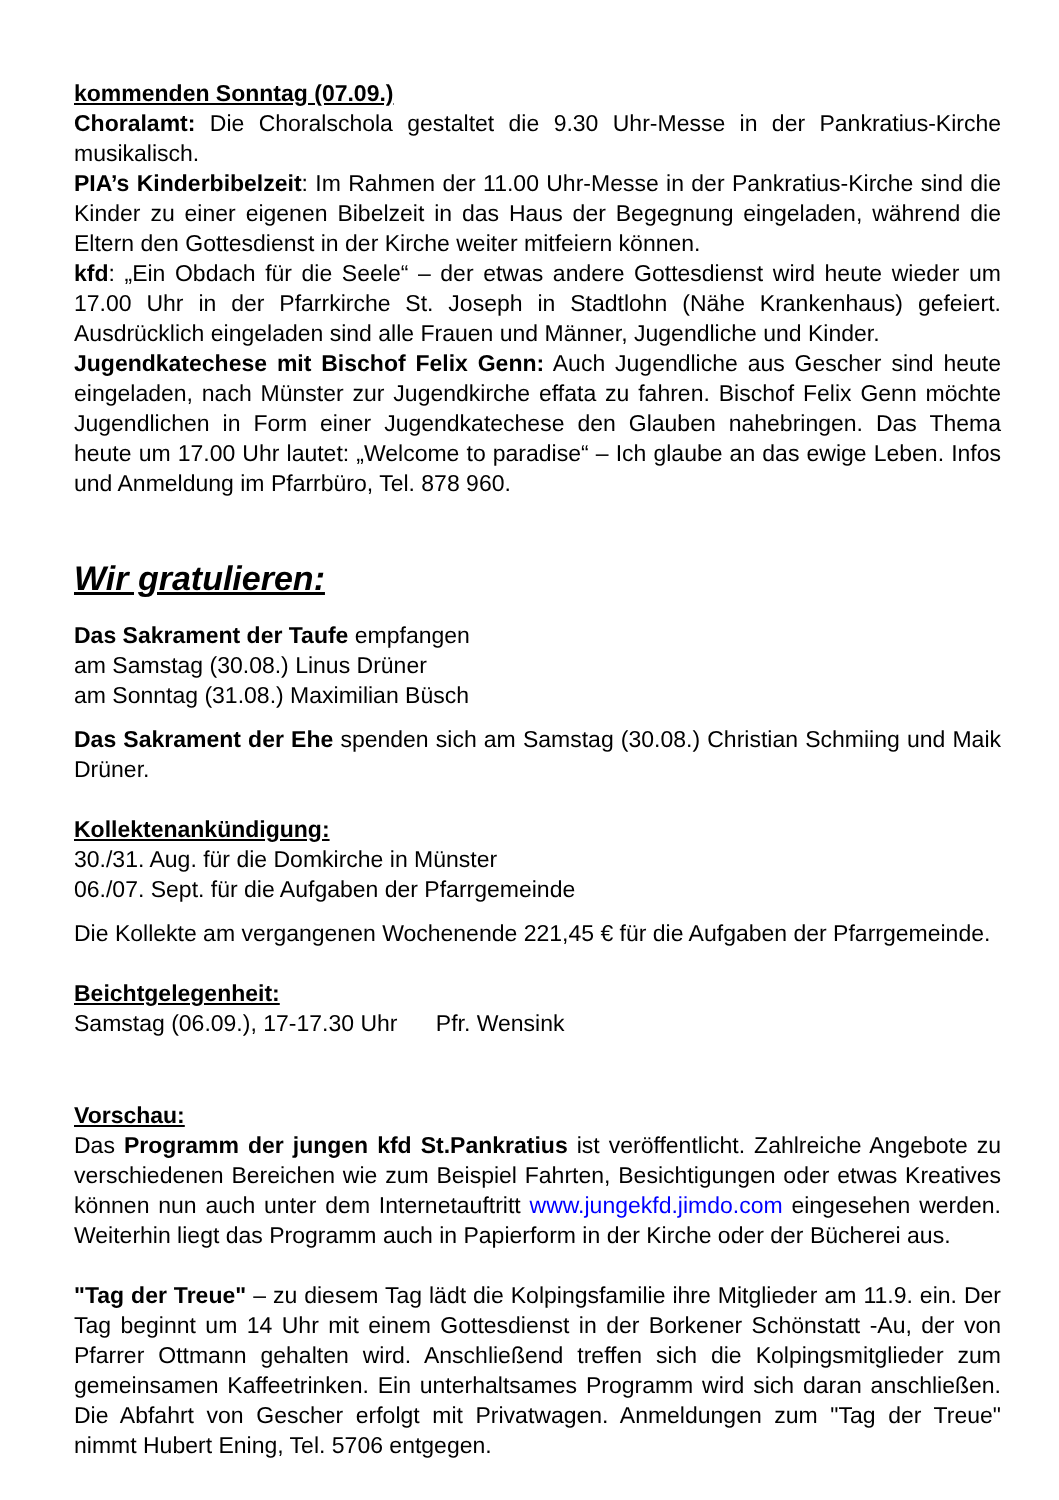kommenden Sonntag (07.09.)
Choralamt: Die Choralschola gestaltet die 9.30 Uhr-Messe in der Pankratius-Kirche musikalisch.
PIA’s Kinderbibelzeit: Im Rahmen der 11.00 Uhr-Messe in der Pankratius-Kirche sind die Kinder zu einer eigenen Bibelzeit in das Haus der Begegnung eingeladen, während die Eltern den Gottesdienst in der Kirche weiter mitfeiern können.
kfd: „Ein Obdach für die Seele“ – der etwas andere Gottesdienst wird heute wieder um 17.00 Uhr in der Pfarrkirche St. Joseph in Stadtlohn (Nähe Krankenhaus) gefei­ert. Ausdrücklich eingeladen sind alle Frauen und Männer, Jugendliche und Kinder.
Jugendkatechese mit Bischof Felix Genn: Auch Jugendliche aus Gescher sind heute eingeladen, nach Münster zur Jugendkirche effata zu fahren. Bischof Felix Genn möchte Jugendlichen in Form einer Jugendkatechese den Glauben nahe­bringen. Das Thema heute um 17.00 Uhr lautet: „Welcome to paradise“ – Ich glau­be an das ewige Leben. Infos und Anmeldung im Pfarrbüro, Tel. 878 960.
Wir gratulieren:
Das Sakrament der Taufe empfangen
am Samstag (30.08.) Linus Drüner
am Sonntag (31.08.) Maximilian Büsch
Das Sakrament der Ehe spenden sich am Samstag (30.08.) Christian Schmiing und Maik Drüner.
Kollektenankündigung:
30./31. Aug. für die Domkirche in Münster
06./07. Sept. für die Aufgaben der Pfarrgemeinde
Die Kollekte am vergangenen Wochenende 221,45 € für die Aufgaben der Pfarrge­meinde.
Beichtgelegenheit:
Samstag (06.09.), 17-17.30 Uhr Pfr. Wensink
Vorschau:
Das Programm der jungen kfd St.Pankratius ist veröffentlicht. Zahlreiche Ange­bote zu verschiedenen Bereichen wie zum Beispiel Fahrten, Besichtigungen oder etwas Kreatives können nun auch unter dem Internetauftritt www.jungekfd.jimdo.com eingesehen werden. Weiterhin liegt das Programm auch in Papierform in der Kirche oder der Bücherei aus.
"Tag der Treue" – zu diesem Tag lädt die Kolpingsfamilie ihre Mitglieder am 11.9. ein. Der Tag beginnt um 14 Uhr mit einem Gottesdienst in der Borkener Schönstatt -Au, der von Pfarrer Ottmann gehalten wird. Anschließend treffen sich die Kol­pingsmitglieder zum gemeinsamen Kaffeetrinken. Ein unterhaltsames Programm wird sich daran anschließen. Die Abfahrt von Gescher erfolgt mit Privatwagen. An­meldungen zum "Tag der Treue" nimmt Hubert Ening, Tel. 5706 entgegen.